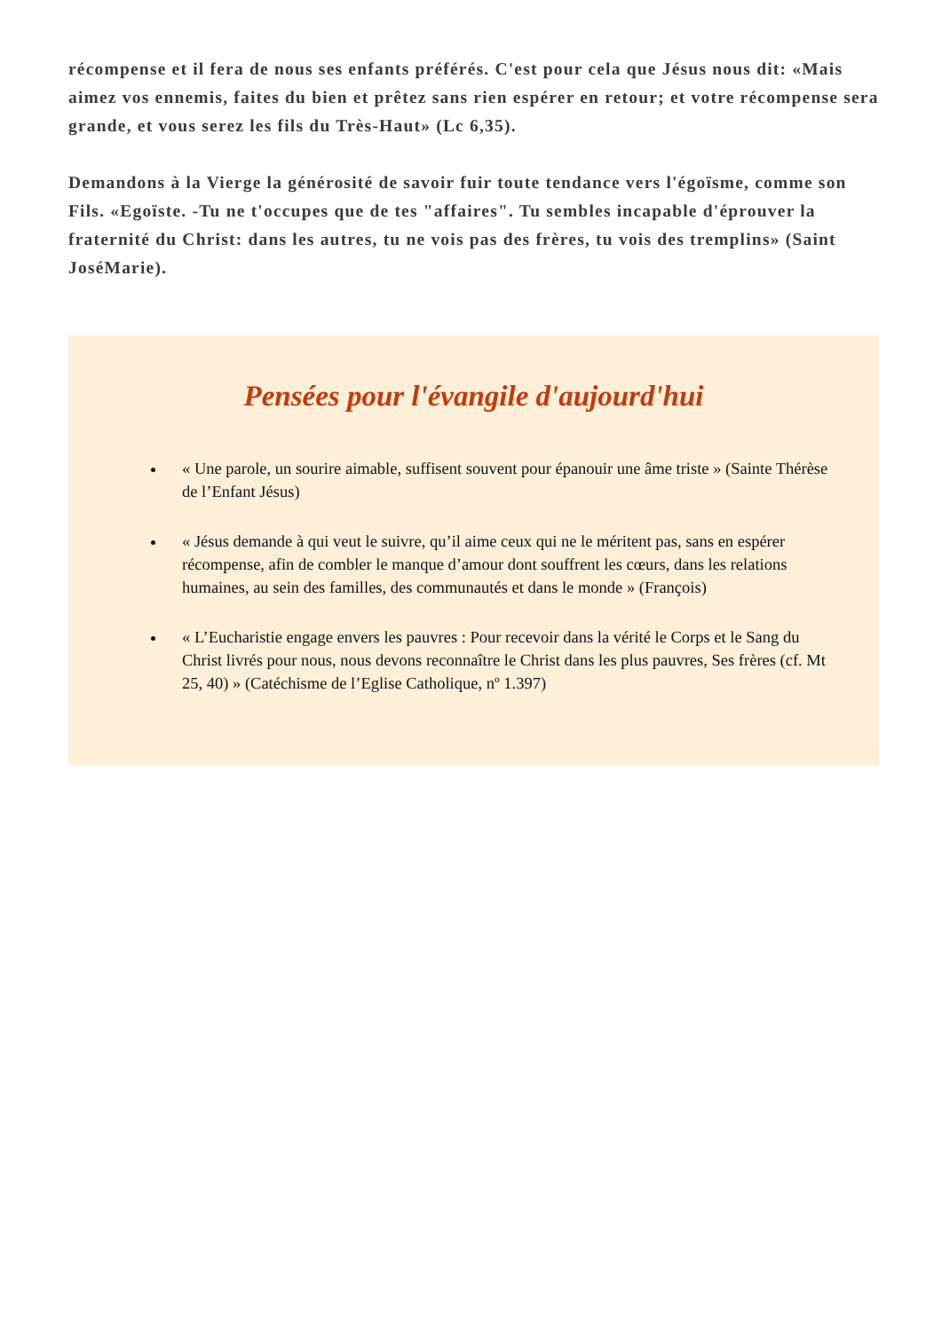récompense et il fera de nous ses enfants préférés. C'est pour cela que Jésus nous dit: «Mais aimez vos ennemis, faites du bien et prêtez sans rien espérer en retour; et votre récompense sera grande, et vous serez les fils du Très-Haut» (Lc 6,35).
Demandons à la Vierge la générosité de savoir fuir toute tendance vers l'égoïsme, comme son Fils. «Egoïste. -Tu ne t'occupes que de tes "affaires". Tu sembles incapable d'éprouver la fraternité du Christ: dans les autres, tu ne vois pas des frères, tu vois des tremplins» (Saint JoséMarie).
Pensées pour l'évangile d'aujourd'hui
« Une parole, un sourire aimable, suffisent souvent pour épanouir une âme triste » (Sainte Thérèse de l’Enfant Jésus)
« Jésus demande à qui veut le suivre, qu’il aime ceux qui ne le méritent pas, sans en espérer récompense, afin de combler le manque d’amour dont souffrent les cœurs, dans les relations humaines, au sein des familles, des communautés et dans le monde » (François)
« L’Eucharistie engage envers les pauvres : Pour recevoir dans la vérité le Corps et le Sang du Christ livrés pour nous, nous devons reconnaître le Christ dans les plus pauvres, Ses frères (cf. Mt 25, 40) » (Catéchisme de l’Eglise Catholique, nº 1.397)